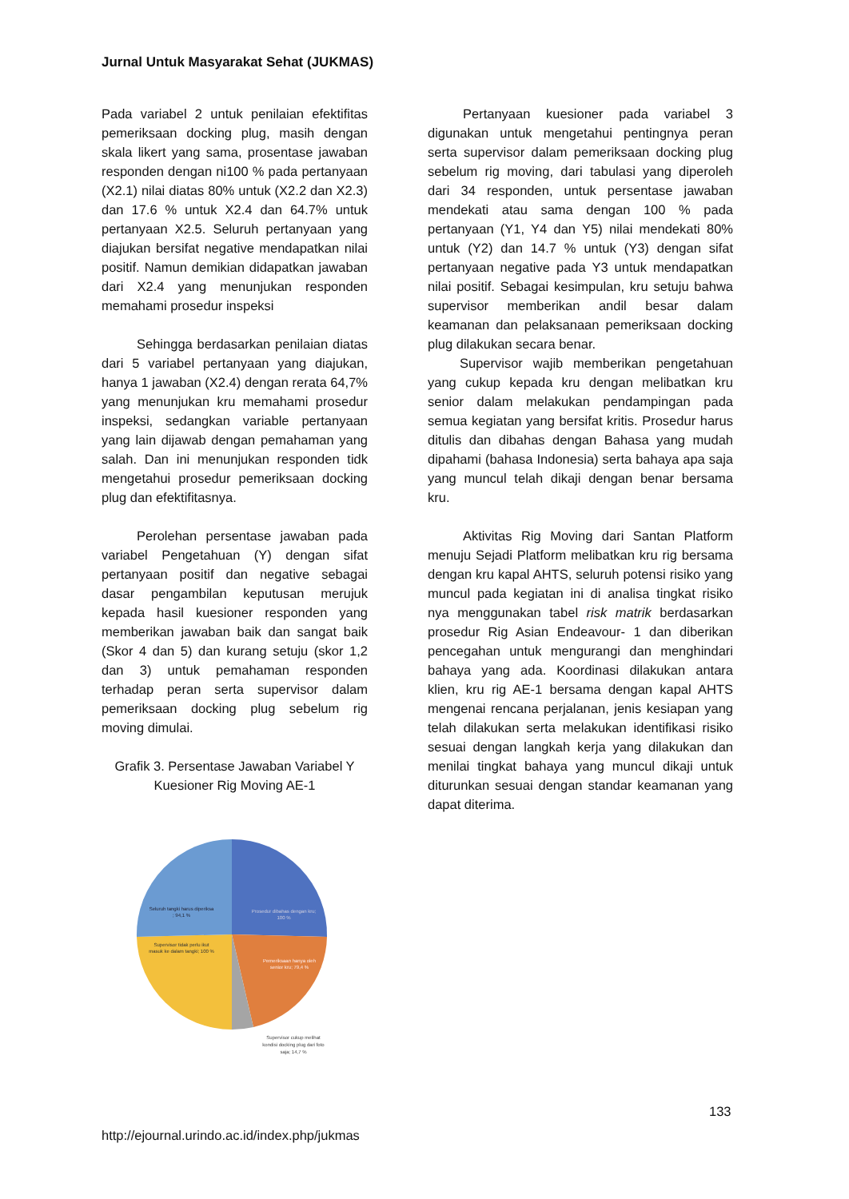Jurnal Untuk Masyarakat Sehat (JUKMAS)
Pada variabel 2 untuk penilaian efektifitas pemeriksaan docking plug, masih dengan skala likert yang sama, prosentase jawaban responden dengan ni100 % pada pertanyaan (X2.1) nilai diatas 80% untuk (X2.2 dan X2.3) dan 17.6 % untuk X2.4 dan 64.7% untuk pertanyaan X2.5. Seluruh pertanyaan yang diajukan bersifat negative mendapatkan nilai positif. Namun demikian didapatkan jawaban dari X2.4 yang menunjukan responden memahami prosedur inspeksi
Sehingga berdasarkan penilaian diatas dari 5 variabel pertanyaan yang diajukan, hanya 1 jawaban (X2.4) dengan rerata 64,7% yang menunjukan kru memahami prosedur inspeksi, sedangkan variable pertanyaan yang lain dijawab dengan pemahaman yang salah. Dan ini menunjukan responden tidk mengetahui prosedur pemeriksaan docking plug dan efektifitasnya.
Perolehan persentase jawaban pada variabel Pengetahuan (Y) dengan sifat pertanyaan positif dan negative sebagai dasar pengambilan keputusan merujuk kepada hasil kuesioner responden yang memberikan jawaban baik dan sangat baik (Skor 4 dan 5) dan kurang setuju (skor 1,2 dan 3) untuk pemahaman responden terhadap peran serta supervisor dalam pemeriksaan docking plug sebelum rig moving dimulai.
Grafik 3. Persentase Jawaban Variabel Y
Kuesioner Rig Moving AE-1
Seluruh tangki harus diperiksa
; 94,1 %
Prosedur dibahas dengan kru;
100 %
Supervisor tidak perlu ikut
masuk ke dalam tangki; 100 %
Pemeriksaan hanya oleh
senior kru; 79,4 %
Supervisor cukup melihat
kondisi docking plug dari foto
saja; 14,7 %
Pertanyaan kuesioner pada variabel 3 digunakan untuk mengetahui pentingnya peran serta supervisor dalam pemeriksaan docking plug sebelum rig moving, dari tabulasi yang diperoleh dari 34 responden, untuk persentase jawaban mendekati atau sama dengan 100 % pada pertanyaan (Y1, Y4 dan Y5) nilai mendekati 80% untuk (Y2) dan 14.7 % untuk (Y3) dengan sifat pertanyaan negative pada Y3 untuk mendapatkan nilai positif. Sebagai kesimpulan, kru setuju bahwa supervisor memberikan andil besar dalam keamanan dan pelaksanaan pemeriksaan docking plug dilakukan secara benar.
Supervisor wajib memberikan pengetahuan yang cukup kepada kru dengan melibatkan kru senior dalam melakukan pendampingan pada semua kegiatan yang bersifat kritis. Prosedur harus ditulis dan dibahas dengan Bahasa yang mudah dipahami (bahasa Indonesia) serta bahaya apa saja yang muncul telah dikaji dengan benar bersama kru.
Aktivitas Rig Moving dari Santan Platform menuju Sejadi Platform melibatkan kru rig bersama dengan kru kapal AHTS, seluruh potensi risiko yang muncul pada kegiatan ini di analisa tingkat risiko nya menggunakan tabel risk matrik berdasarkan prosedur Rig Asian Endeavour- 1 dan diberikan pencegahan untuk mengurangi dan menghindari bahaya yang ada. Koordinasi dilakukan antara klien, kru rig AE-1 bersama dengan kapal AHTS mengenai rencana perjalanan, jenis kesiapan yang telah dilakukan serta melakukan identifikasi risiko sesuai dengan langkah kerja yang dilakukan dan menilai tingkat bahaya yang muncul dikaji untuk diturunkan sesuai dengan standar keamanan yang dapat diterima.
133
http://ejournal.urindo.ac.id/index.php/jukmas